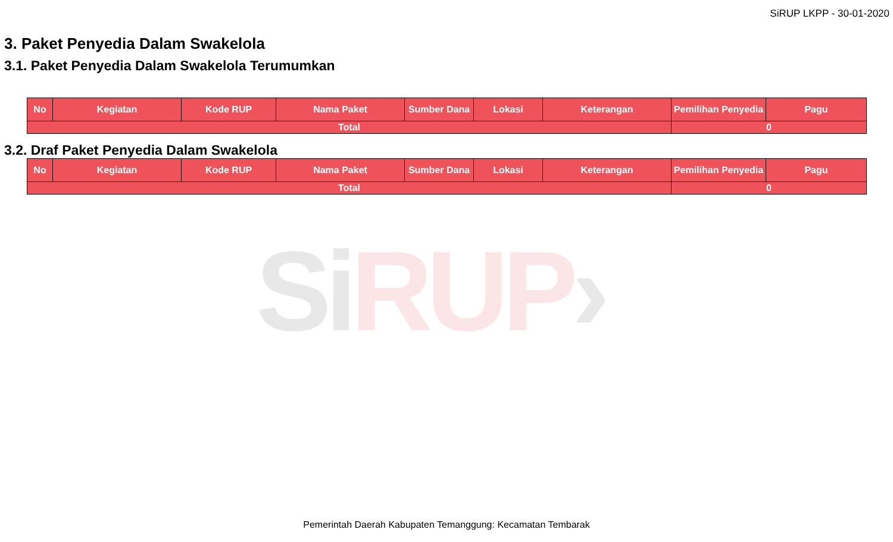SiRUP LKPP - 30-01-2020
3. Paket Penyedia Dalam Swakelola
3.1. Paket Penyedia Dalam Swakelola Terumumkan
| No | Kegiatan | Kode RUP | Nama Paket | Sumber Dana | Lokasi | Keterangan | Pemilihan Penyedia | Pagu |
| --- | --- | --- | --- | --- | --- | --- | --- | --- |
| Total | | | | | | | 0 | |
3.2. Draf Paket Penyedia Dalam Swakelola
| No | Kegiatan | Kode RUP | Nama Paket | Sumber Dana | Lokasi | Keterangan | Pemilihan Penyedia | Pagu |
| --- | --- | --- | --- | --- | --- | --- | --- | --- |
| Total | | | | | | | 0 | |
Si RUP›
Pemerintah Daerah Kabupaten Temanggung: Kecamatan Tembarak